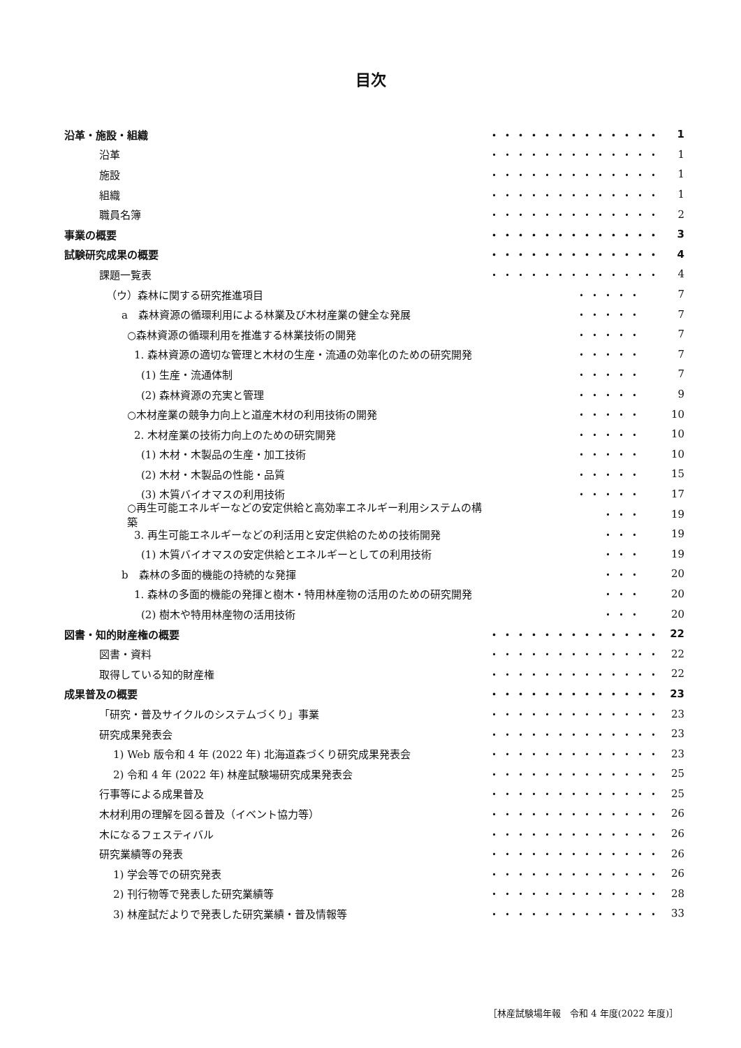目次
沿革・施設・組織 ・・・・・・・・・・・・・ 1
沿革 ・・・・・・・・・・・・・ 1
施設 ・・・・・・・・・・・・・ 1
組織 ・・・・・・・・・・・・・ 1
職員名簿 ・・・・・・・・・・・・・ 2
事業の概要 ・・・・・・・・・・・・・ 3
試験研究成果の概要 ・・・・・・・・・・・・・ 4
課題一覧表 ・・・・・・・・・・・・・ 4
（ウ）森林に関する研究推進項目 ・・・・・ 7
a　森林資源の循環利用による林業及び木材産業の健全な発展 ・・・・・ 7
○森林資源の循環利用を推進する林業技術の開発 ・・・・・ 7
1. 森林資源の適切な管理と木材の生産・流通の効率化のための研究開発 ・・・・・ 7
(1) 生産・流通体制 ・・・・・ 7
(2) 森林資源の充実と管理 ・・・・・ 9
○木材産業の競争力向上と道産木材の利用技術の開発 ・・・・・ 10
2. 木材産業の技術力向上のための研究開発 ・・・・・ 10
(1) 木材・木製品の生産・加工技術 ・・・・・ 10
(2) 木材・木製品の性能・品質 ・・・・・ 15
(3) 木質バイオマスの利用技術 ・・・・・ 17
○再生可能エネルギーなどの安定供給と高効率エネルギー利用システムの構築 ・・・ 19
3. 再生可能エネルギーなどの利活用と安定供給のための技術開発 ・・・ 19
(1) 木質バイオマスの安定供給とエネルギーとしての利用技術 ・・・ 19
b　森林の多面的機能の持続的な発揮 ・・・ 20
1. 森林の多面的機能の発揮と樹木・特用林産物の活用のための研究開発 ・・・ 20
(2) 樹木や特用林産物の活用技術 ・・・ 20
図書・知的財産権の概要 ・・・・・・・・・・・・・ 22
図書・資料 ・・・・・・・・・・・・・ 22
取得している知的財産権 ・・・・・・・・・・・・・ 22
成果普及の概要 ・・・・・・・・・・・・・ 23
「研究・普及サイクルのシステムづくり」事業 ・・・・・・・・・・・・・ 23
研究成果発表会 ・・・・・・・・・・・・・ 23
1) Web 版令和 4 年 (2022 年) 北海道森づくり研究成果発表会 ・・・・・・・・・・・・・ 23
2) 令和 4 年 (2022 年) 林産試験場研究成果発表会 ・・・・・・・・・・・・・ 25
行事等による成果普及 ・・・・・・・・・・・・・ 25
木材利用の理解を図る普及（イベント協力等） ・・・・・・・・・・・・・ 26
木になるフェスティバル ・・・・・・・・・・・・・ 26
研究業績等の発表 ・・・・・・・・・・・・・ 26
1) 学会等での研究発表 ・・・・・・・・・・・・・ 26
2) 刊行物等で発表した研究業績等 ・・・・・・・・・・・・・ 28
3) 林産試だよりで発表した研究業績・普及情報等 ・・・・・・・・・・・・・ 33
［林産試験場年報　令和 4 年度(2022 年度)］